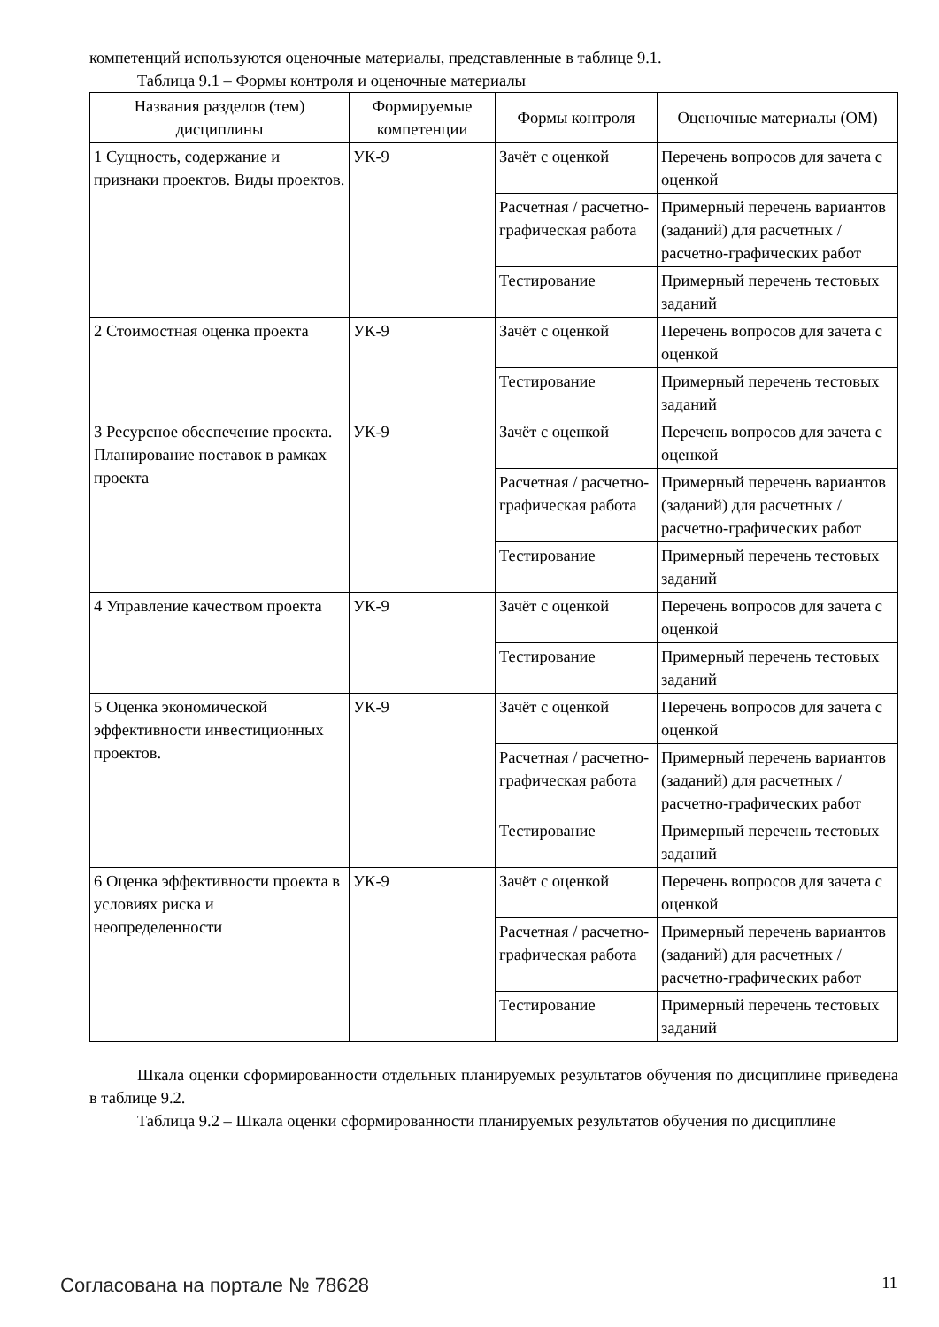компетенций используются оценочные материалы, представленные в таблице 9.1.
Таблица 9.1 – Формы контроля и оценочные материалы
| Названия разделов (тем) дисциплины | Формируемые компетенции | Формы контроля | Оценочные материалы (ОМ) |
| --- | --- | --- | --- |
| 1 Сущность, содержание и признаки проектов. Виды проектов. | УК-9 | Зачёт с оценкой | Перечень вопросов для зачета с оценкой |
| | | Расчетная / расчетно-графическая работа | Примерный перечень вариантов (заданий) для расчетных / расчетно-графических работ |
| | | Тестирование | Примерный перечень тестовых заданий |
| 2 Стоимостная оценка проекта | УК-9 | Зачёт с оценкой | Перечень вопросов для зачета с оценкой |
| | | Тестирование | Примерный перечень тестовых заданий |
| 3 Ресурсное обеспечение проекта. Планирование поставок в рамках проекта | УК-9 | Зачёт с оценкой | Перечень вопросов для зачета с оценкой |
| | | Расчетная / расчетно-графическая работа | Примерный перечень вариантов (заданий) для расчетных / расчетно-графических работ |
| | | Тестирование | Примерный перечень тестовых заданий |
| 4 Управление качеством проекта | УК-9 | Зачёт с оценкой | Перечень вопросов для зачета с оценкой |
| | | Тестирование | Примерный перечень тестовых заданий |
| 5 Оценка экономической эффективности инвестиционных проектов. | УК-9 | Зачёт с оценкой | Перечень вопросов для зачета с оценкой |
| | | Расчетная / расчетно-графическая работа | Примерный перечень вариантов (заданий) для расчетных / расчетно-графических работ |
| | | Тестирование | Примерный перечень тестовых заданий |
| 6 Оценка эффективности проекта в условиях риска и неопределенности | УК-9 | Зачёт с оценкой | Перечень вопросов для зачета с оценкой |
| | | Расчетная / расчетно-графическая работа | Примерный перечень вариантов (заданий) для расчетных / расчетно-графических работ |
| | | Тестирование | Примерный перечень тестовых заданий |
Шкала оценки сформированности отдельных планируемых результатов обучения по дисциплине приведена в таблице 9.2.
Таблица 9.2 – Шкала оценки сформированности планируемых результатов обучения по дисциплине
Согласована на портале № 78628 11